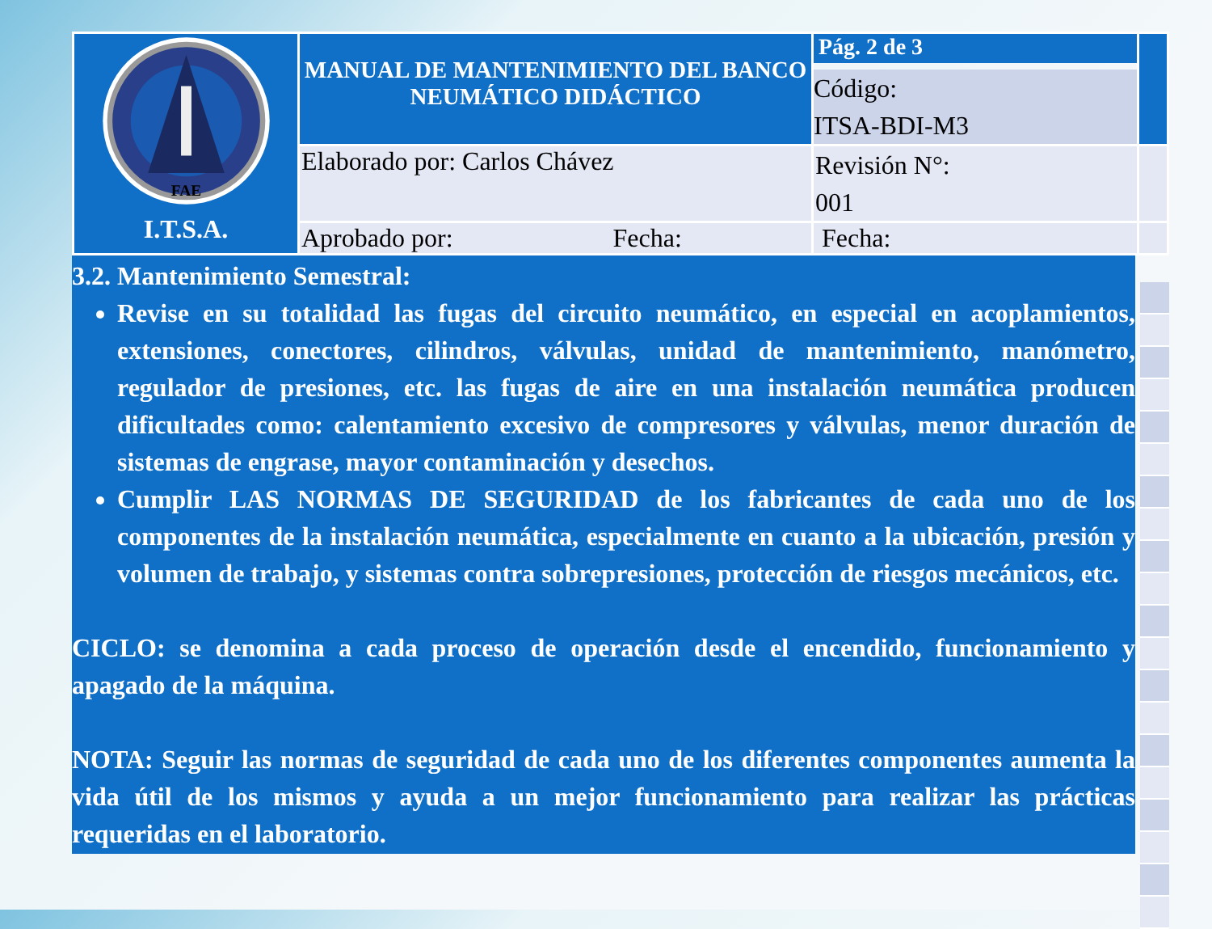| FAE I.T.S.A. | MANUAL DE MANTENIMIENTO DEL BANCO NEUMÁTICO DIDÁCTICO | Pág. 2 de 3 Código: ITSA-BDI-M3 | |
| | Elaborado por: Carlos Chávez | Revisión N°: 001 | |
| | Aprobado por: Fecha: | Fecha: | |
3.2. Mantenimiento Semestral:
Revise en su totalidad las fugas del circuito neumático, en especial en acoplamientos, extensiones, conectores, cilindros, válvulas, unidad de mantenimiento, manómetro, regulador de presiones, etc. las fugas de aire en una instalación neumática producen dificultades como: calentamiento excesivo de compresores y válvulas, menor duración de sistemas de engrase, mayor contaminación y desechos.
Cumplir LAS NORMAS DE SEGURIDAD de los fabricantes de cada uno de los componentes de la instalación neumática, especialmente en cuanto a la ubicación, presión y volumen de trabajo, y sistemas contra sobrepresiones, protección de riesgos mecánicos, etc.
CICLO: se denomina a cada proceso de operación desde el encendido, funcionamiento y apagado de la máquina.
NOTA: Seguir las normas de seguridad de cada uno de los diferentes componentes aumenta la vida útil de los mismos y ayuda a un mejor funcionamiento para realizar las prácticas requeridas en el laboratorio.